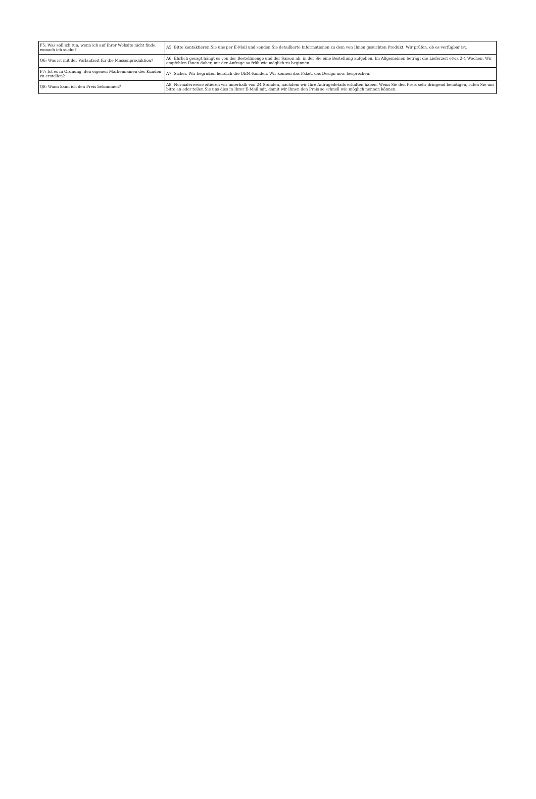| F5: Was soll ich tun, wenn ich auf Ihrer Website nicht finde, wonach ich suche? | A5: Bitte kontaktieren Sie uns per E-Mail und senden Sie detaillierte Informationen zu dem von Ihnen gesuchten Produkt. Wir prüfen, ob es verfügbar ist. |
| Q6: Was ist mit der Vorlaufzeit für die Massenproduktion? | A6: Ehrlich gesagt hängt es von der Bestellmenge und der Saison ab, in der Sie eine Bestellung aufgeben. Im Allgemeinen beträgt die Lieferzeit etwa 2-4 Wochen. Wir empfehlen Ihnen daher, mit der Anfrage so früh wie möglich zu beginnen. |
| F7: Ist es in Ordnung, den eigenen Markennamen des Kunden zu erstellen? | A7: Sicher. Wir begrüßen herzlich die OEM-Kunden. Wir können das Paket, das Design usw. besprechen. |
| Q8: Wann kann ich den Preis bekommen? | A8: Normalerweise zitieren wir innerhalb von 24 Stunden, nachdem wir Ihre Anfragedetails erhalten haben. Wenn Sie den Preis sehr dringend benötigen, rufen Sie uns bitte an oder teilen Sie uns dies in Ihrer E-Mail mit, damit wir Ihnen den Preis so schnell wie möglich nennen können. |